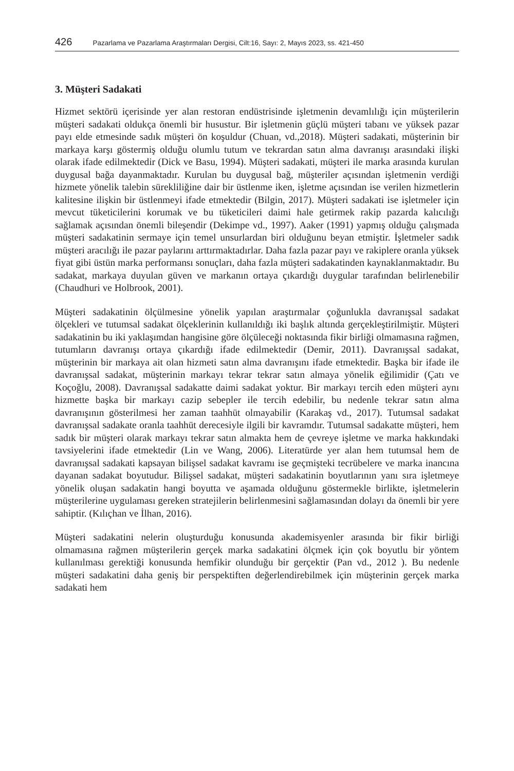426 Pazarlama ve Pazarlama Araştırmaları Dergisi, Cilt:16, Sayı: 2, Mayıs 2023, ss. 421-450
3. Müşteri Sadakati
Hizmet sektörü içerisinde yer alan restoran endüstrisinde işletmenin devamlılığı için müşterilerin müşteri sadakati oldukça önemli bir husustur. Bir işletmenin güçlü müşteri tabanı ve yüksek pazar payı elde etmesinde sadık müşteri ön koşuldur (Chuan, vd.,2018). Müşteri sadakati, müşterinin bir markaya karşı göstermiş olduğu olumlu tutum ve tekrardan satın alma davranışı arasındaki ilişki olarak ifade edilmektedir (Dick ve Basu, 1994). Müşteri sadakati, müşteri ile marka arasında kurulan duygusal bağa dayanmaktadır. Kurulan bu duygusal bağ, müşteriler açısından işletmenin verdiği hizmete yönelik talebin sürekliliğine dair bir üstlenme iken, işletme açısından ise verilen hizmetlerin kalitesine ilişkin bir üstlenmeyi ifade etmektedir (Bilgin, 2017). Müşteri sadakati ise işletmeler için mevcut tüketicilerini korumak ve bu tüketicileri daimi hale getirmek rakip pazarda kalıcılığı sağlamak açısından önemli bileşendir (Dekimpe vd., 1997). Aaker (1991) yapmış olduğu çalışmada müşteri sadakatinin sermaye için temel unsurlardan biri olduğunu beyan etmiştir. İşletmeler sadık müşteri aracılığı ile pazar paylarını arttırmaktadırlar. Daha fazla pazar payı ve rakiplere oranla yüksek fiyat gibi üstün marka performansı sonuçları, daha fazla müşteri sadakatinden kaynaklanmaktadır. Bu sadakat, markaya duyulan güven ve markanın ortaya çıkardığı duygular tarafından belirlenebilir (Chaudhuri ve Holbrook, 2001).
Müşteri sadakatinin ölçülmesine yönelik yapılan araştırmalar çoğunlukla davranışsal sadakat ölçekleri ve tutumsal sadakat ölçeklerinin kullanıldığı iki başlık altında gerçekleştirilmiştir. Müşteri sadakatinin bu iki yaklaşımdan hangisine göre ölçüleceği noktasında fikir birliği olmamasına rağmen, tutumların davranışı ortaya çıkardığı ifade edilmektedir (Demir, 2011). Davranışsal sadakat, müşterinin bir markaya ait olan hizmeti satın alma davranışını ifade etmektedir. Başka bir ifade ile davranışsal sadakat, müşterinin markayı tekrar tekrar satın almaya yönelik eğilimidir (Çatı ve Koçoğlu, 2008). Davranışsal sadakatte daimi sadakat yoktur. Bir markayı tercih eden müşteri aynı hizmette başka bir markayı cazip sebepler ile tercih edebilir, bu nedenle tekrar satın alma davranışının gösterilmesi her zaman taahhüt olmayabilir (Karakaş vd., 2017). Tutumsal sadakat davranışsal sadakate oranla taahhüt derecesiyle ilgili bir kavramdır. Tutumsal sadakatte müşteri, hem sadık bir müşteri olarak markayı tekrar satın almakta hem de çevreye işletme ve marka hakkındaki tavsiyelerini ifade etmektedir (Lin ve Wang, 2006). Literatürde yer alan hem tutumsal hem de davranışsal sadakati kapsayan bilişsel sadakat kavramı ise geçmişteki tecrübelere ve marka inancına dayanan sadakat boyutudur. Bilişsel sadakat, müşteri sadakatinin boyutlarının yanı sıra işletmeye yönelik oluşan sadakatin hangi boyutta ve aşamada olduğunu göstermekle birlikte, işletmelerin müşterilerine uygulaması gereken stratejilerin belirlenmesini sağlamasından dolayı da önemli bir yere sahiptir. (Kılıçhan ve İlhan, 2016).
Müşteri sadakatini nelerin oluşturduğu konusunda akademisyenler arasında bir fikir birliği olmamasına rağmen müşterilerin gerçek marka sadakatini ölçmek için çok boyutlu bir yöntem kullanılması gerektiği konusunda hemfikir olunduğu bir gerçektir (Pan vd., 2012 ). Bu nedenle müşteri sadakatini daha geniş bir perspektiften değerlendirebilmek için müşterinin gerçek marka sadakati hem